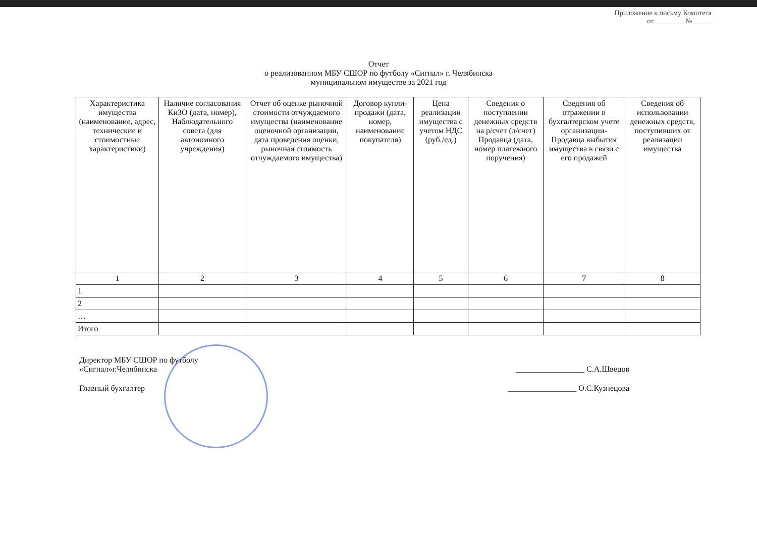Приложение к письму Комитета
от ________ № _____
Отчет
о реализованном МБУ СШОР по футболу «Сигнал» г. Челябинска
муниципальном имуществе за 2021 год
| Характеристика имущества (наименование, адрес, технические и стоимостные характеристики) | Наличие согласования КиЗО (дата, номер), Наблюдательного совета (для автономного учреждения) | Отчет об оценке рыночной стоимости отчуждаемого имущества (наименование оценочной организации, дата проведения оценки, рыночная стоимость отчуждаемого имущества) | Договор купли-продажи (дата, номер, наименование покупателя) | Цена реализации имущества с учетом НДС (руб./ед.) | Сведения о поступлении денежных средств на р/счет (л/счет) Продавца (дата, номер платежного поручения) | Сведения об отражении в бухгалтерском учете организации-Продавца выбытия имущества в связи с его продажей | Сведения об использовании денежных средств, поступивших от реализации имущества |
| --- | --- | --- | --- | --- | --- | --- | --- |
| 1 | 2 | 3 | 4 | 5 | 6 | 7 | 8 |
| 1 | | | | | | | |
| 2 | | | | | | | |
| … | | | | | | | |
| Итого | | | | | | | |
Директор МБУ СШОР по футболу
«Сигнал»г.Челябинска
_________________ С.А.Швецов
Главный бухгалтер _________________ О.С.Кузнецова